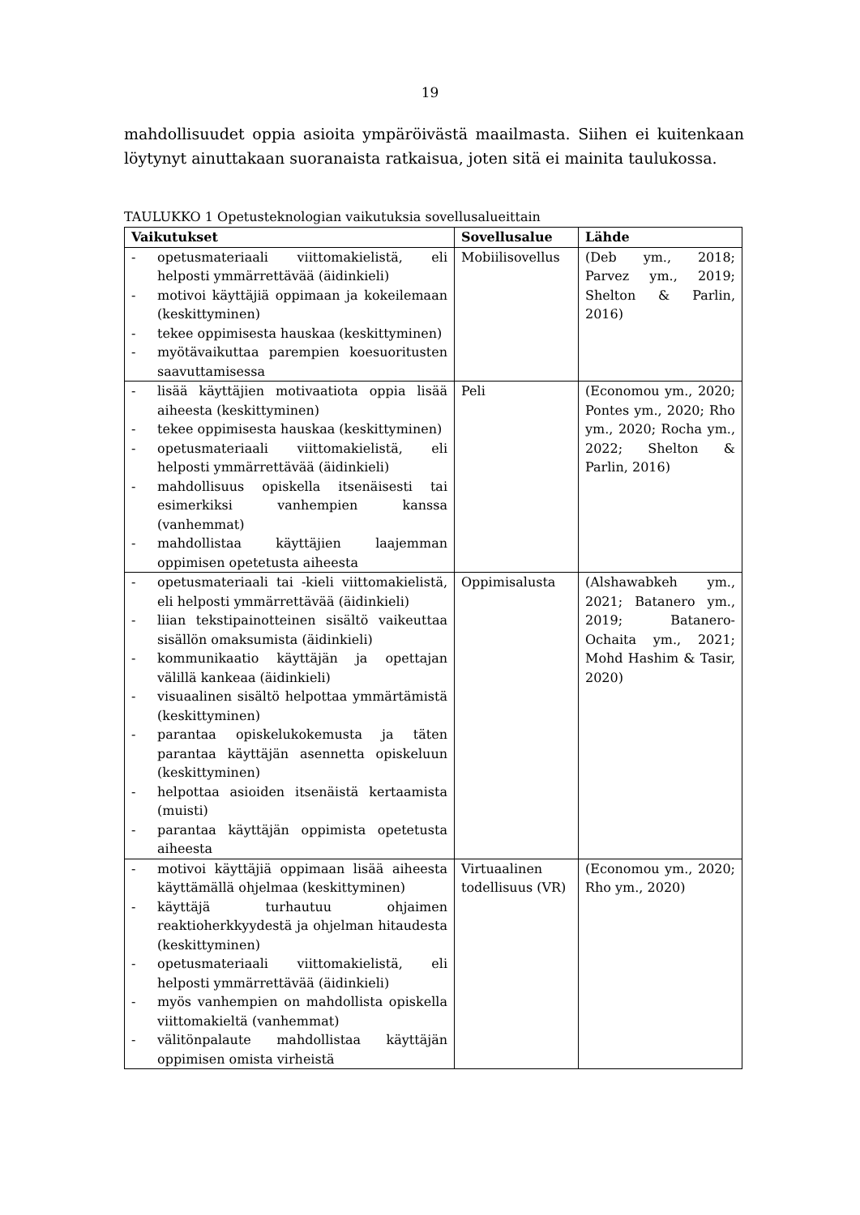19
mahdollisuudet oppia asioita ympäröivästä maailmasta. Siihen ei kuitenkaan löytynyt ainuttakaan suoranaista ratkaisua, joten sitä ei mainita taulukossa.
TAULUKKO 1 Opetusteknologian vaikutuksia sovellusalueittain
| Vaikutukset | Sovellusalue | Lähde |
| --- | --- | --- |
| - opetusmateriaali viittomakielistä, eli helposti ymmärrettävää (äidinkieli) - motivoi käyttäjiä oppimaan ja kokeilemaan (keskittyminen) - tekee oppimisesta hauskaa (keskittyminen) - myötävaikuttaa parempien koesuoritusten saavuttamisessa | Mobiilisovellus | (Deb ym., 2018; Parvez ym., 2019; Shelton & Parlin, 2016) |
| - lisää käyttäjien motivaatiota oppia lisää aiheesta (keskittyminen) - tekee oppimisesta hauskaa (keskittyminen) - opetusmateriaali viittomakielistä, eli helposti ymmärrettävää (äidinkieli) - mahdollisuus opiskella itsenäisesti tai esimerkiksi vanhempien kanssa (vanhemmat) - mahdollistaa käyttäjien laajemman oppimisen opetetusta aiheesta | Peli | (Economou ym., 2020; Pontes ym., 2020; Rho ym., 2020; Rocha ym., 2022; Shelton & Parlin, 2016) |
| - opetusmateriaali tai -kieli viittomakielistä, eli helposti ymmärrettävää (äidinkieli) - liian tekstipainotteinen sisältö vaikeuttaa sisällön omaksumista (äidinkieli) - kommunikaatio käyttäjän ja opettajan välillä kankeaa (äidinkieli) - visuaalinen sisältö helpottaa ymmärtämistä (keskittyminen) - parantaa opiskelukokemusta ja täten parantaa käyttäjän asennetta opiskeluun (keskittyminen) - helpottaa asioiden itsenäistä kertaamista (muisti) - parantaa käyttäjän oppimista opetetusta aiheesta | Oppimisalusta | (Alshawabkeh ym., 2021; Batanero ym., 2019; Batanero-Ochaita ym., 2021; Mohd Hashim & Tasir, 2020) |
| - motivoi käyttäjiä oppimaan lisää aiheesta käyttämällä ohjelmaa (keskittyminen) - käyttäjä turhautuu ohjaimen reaktioherkkyydestä ja ohjelman hitaudesta (keskittyminen) - opetusmateriaali viittomakielistä, eli helposti ymmärrettävää (äidinkieli) - myös vanhempien on mahdollista opiskella viittomakieltä (vanhemmat) - välitönpalaute mahdollistaa käyttäjän oppimisen omista virheistä | Virtuaalinen todellisuus (VR) | (Economou ym., 2020; Rho ym., 2020) |